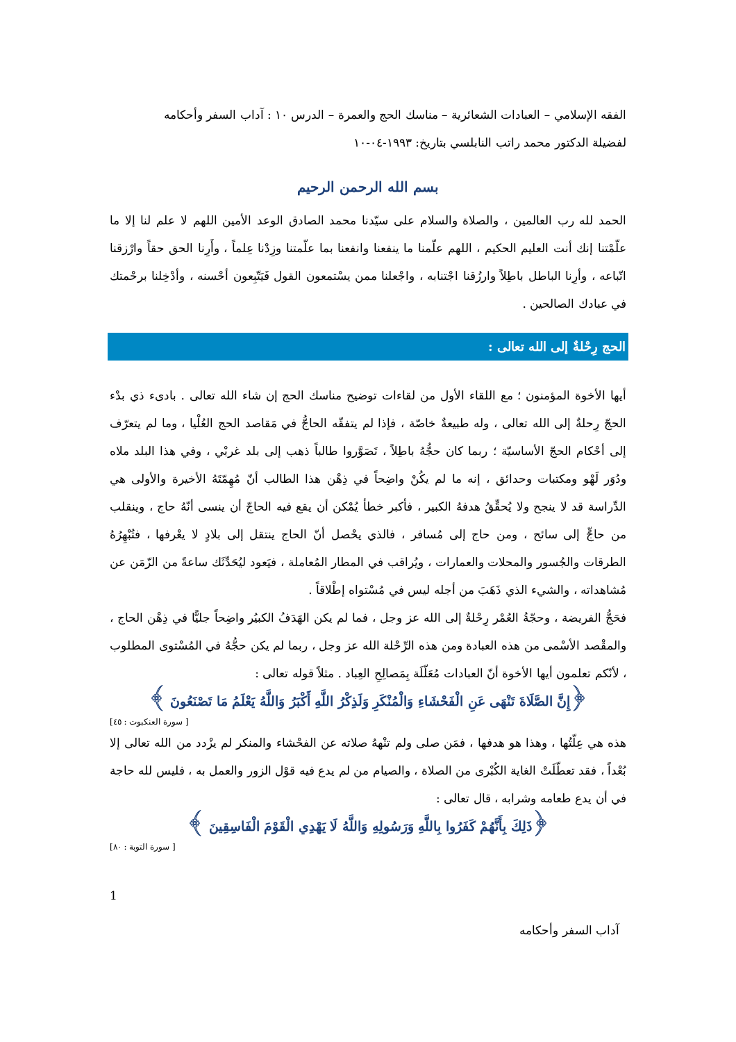الفقه الإسلامي – العبادات الشعائرية – مناسك الحج والعمرة – الدرس ١٠ : آداب السفر وأحكامه
لفضيلة الدكتور محمد راتب النابلسي بتاريخ: ١٩٩٣-٠٤-١٠
بسم الله الرحمن الرحيم
الحمد لله رب العالمين ، والصلاة والسلام على سيّدنا محمد الصادق الوعد الأمين اللهم لا علم لنا إلا ما علّمْتنا إنك أنت العليم الحكيم ، اللهم علّمنا ما ينفعنا وانفعنا بما علّمتنا وزِدْنا عِلماً ، وأَرِنا الحق حقاً وارْزقنا اتّباعه ، وأرِنا الباطل باطِلاً وارزُقنا اجْتنابه ، واجْعلنا ممن يسْتمعون القول فَيَتّبِعون أحْسنه ، وأدْخِلنا برحْمتك في عبادك الصالحين .
الحج رِحْلةٌ إلى الله تعالى :
أيها الأخوة المؤمنون ؛ مع اللقاء الأول من لقاءات توضيح مناسك الحج إن شاء الله تعالى . بادىء ذي بدْء الحجّ رِحلةٌ إلى الله تعالى ، وله طبيعةٌ خاصّة ، فإذا لم يتفقّه الحاجُّ في مَقاصد الحج العُلْيا ، وما لم يتعرّف إلى أحْكام الحجّ الأساسيّة ؛ ربما كان حجُّهُ باطِلاً ، تَصَوَّروا طالباً ذهب إلى بلد غربْي ، وفي هذا البلد ملاه ودُوَر لَهْو ومكتبات وحدائق ، إنه ما لم يكُنْ واضِحاً في ذِهْن هذا الطالب أنّ مُهِمّتَهُ الأخيرة والأولى هي الدِّراسة قد لا ينجح ولا يُحقِّقُ هدفهُ الكبير ، فأكبر خطأ يُمْكن أن يقع فيه الحاجّ أن ينسى أنّهُ حاج ، وينقلب من حاجٍّ إلى سائح ، ومن حاج إلى مُسافر ، فالذي يحْصل أنّ الحاج ينتقل إلى بلادٍ لا يعْرفها ، فتُبْهِرُهُ الطرقات والجُسور والمحلات والعمارات ، ويُراقب في المطار المُعاملة ، فيَعود ليُحَدِّثَك ساعةً من الزّمَن عن مُشاهداته ، والشيء الذي ذَهَبَ من أجله ليس في مُسْتواه إطْلاقاً .
فحَجُّ الفريضة ، وحجّةُ العُمْر رِحْلةٌ إلى الله عز وجل ، فما لم يكن الهَدَفُ الكبيُر واضِحاً جليًّا في ذِهْن الحاج ، والمقْصد الأسْمى من هذه العبادة ومن هذه الرِّحْلة الله عز وجل ، ربما لم يكن حجُّهُ في المُسْتوى المطلوب ، لأنّكم تعلمون أيها الأخوة أنّ العبادات مُعَلّلَة بِمَصالِحِ العِباد . مثلاً قوله تعالى :
﴿إِنَّ الصَّلَاةَ تَنْهَى عَنِ الْفَحْشَاءِ وَالْمُنْكَرِ وَلَذِكْرُ اللَّهِ أَكْبَرُ وَاللَّهُ يَعْلَمُ مَا تَصْنَعُونَ ﴾
[ سورة العنكبوت : ٤٥]
هذه هي عِلّتُها ، وهذا هو هدفها ، فمَن صلى ولم تنْههُ صلاته عن الفحْشاء والمنكر لم يزْدد من الله تعالى إلا بُعْداً ، فقد تعطّلَتْ الغاية الكُبْرى من الصلاة ، والصيام من لم يدع فيه قوْل الزور والعمل به ، فليس لله حاجة في أن يدع طعامه وشرابه ، قال تعالى :
﴿ذَلِكَ بِأَنَّهُمْ كَفَرُوا بِاللَّهِ وَرَسُولِهِ وَاللَّهُ لَا يَهْدِي الْقَوْمَ الْفَاسِقِينَ ﴾
[ سورة التوبة : ٨٠]
1
آداب السفر وأحكامه